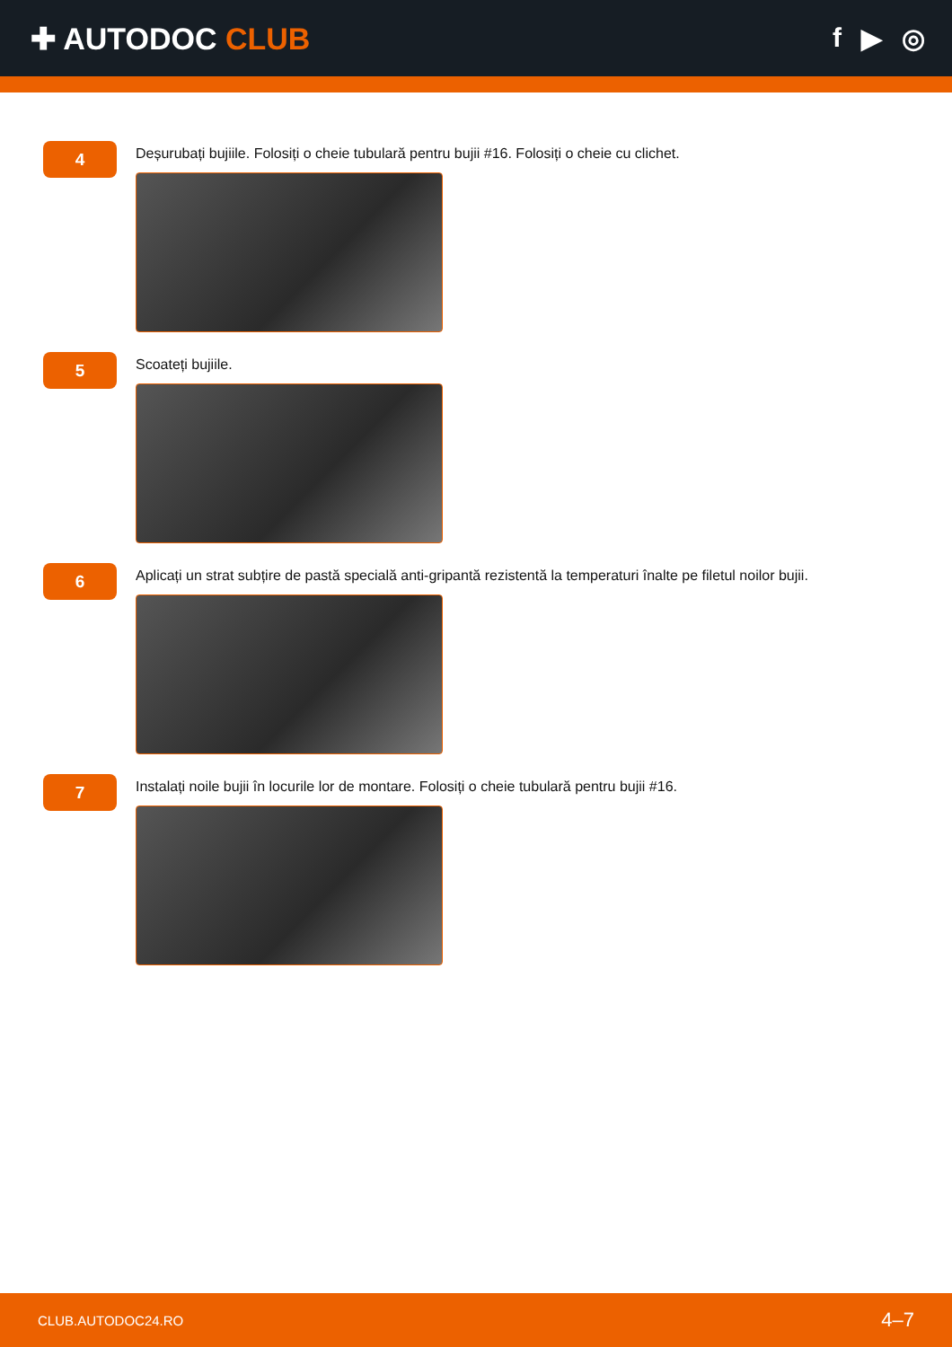✚ AUTODOC CLUB f ▶ ◎
4
Deșurubați bujiile. Folosiți o cheie tubulară pentru bujii #16. Folosiți o cheie cu clichet.
5
Scoateți bujiile.
6
Aplicați un strat subțire de pastă specială anti-gripantă rezistentă la temperaturi înalte pe filetul noilor bujii.
7
Instalați noile bujii în locurile lor de montare. Folosiți o cheie tubulară pentru bujii #16.
CLUB.AUTODOC24.RO 4–7